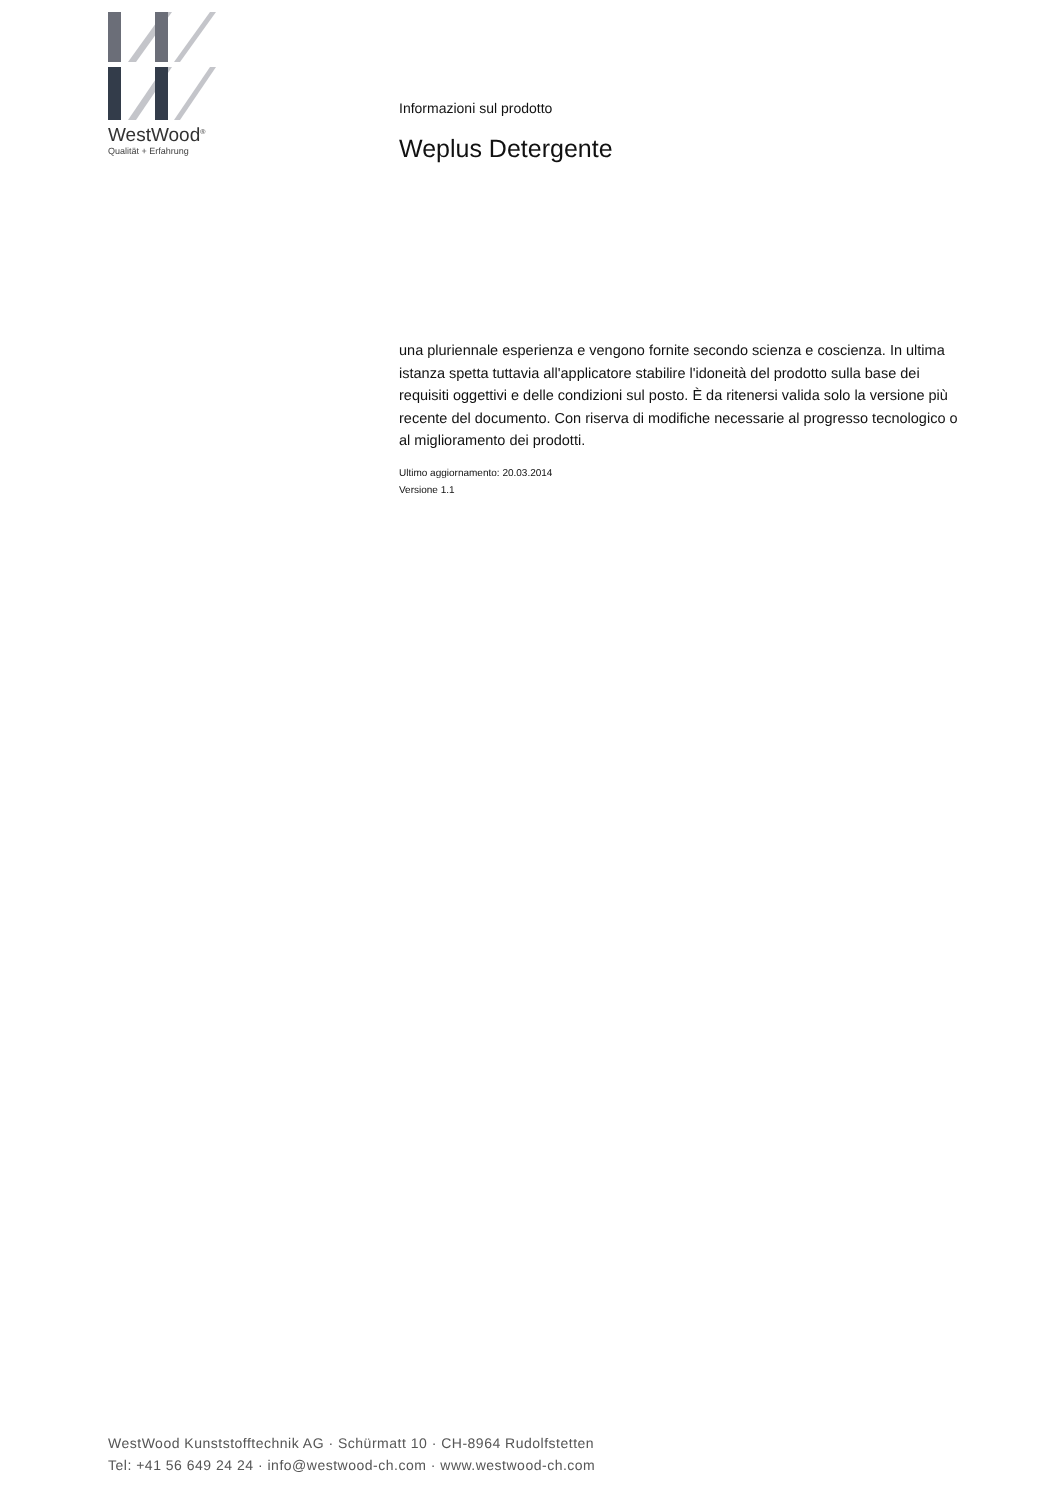WestWood<sup>®</sup>
Qualität + Erfahrung
Informazioni sul prodotto
Weplus Detergente
una pluriennale esperienza e vengono fornite secondo scienza e coscienza. In ultima istanza spetta tuttavia all'applicatore stabilire l'idoneità del prodotto sulla base dei requisiti oggettivi e delle condizioni sul posto. È da ritenersi valida solo la versione più recente del documento. Con riserva di modifiche necessarie al progresso tecnologico o al miglioramento dei prodotti.
Ultimo aggiornamento: 20.03.2014
Versione 1.1
WestWood Kunststofftechnik AG · Schürmatt 10 · CH-8964 Rudolfstetten
Tel: +41 56 649 24 24 · info@westwood-ch.com · www.westwood-ch.com